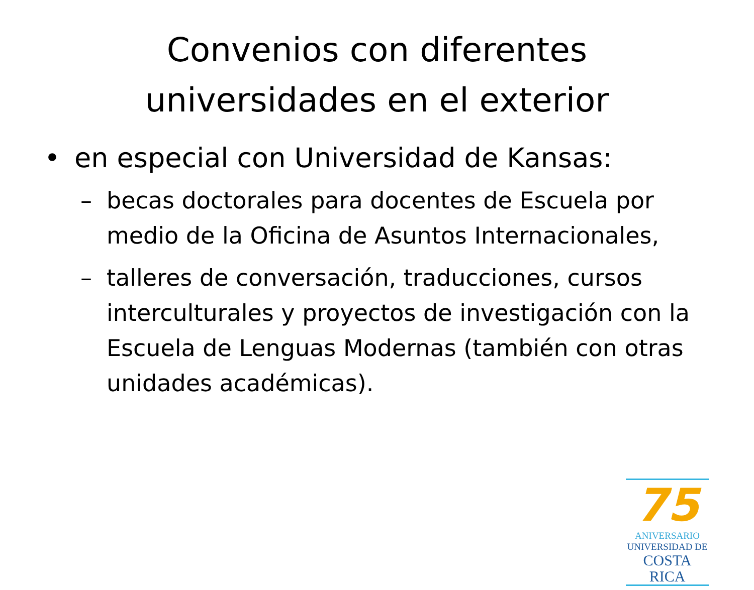Convenios con diferentes
universidades en el exterior
• en especial con Universidad de Kansas:
– becas doctorales para docentes de Escuela por medio de la Oficina de Asuntos Internacionales,
– talleres de conversación, traducciones, cursos interculturales y proyectos de investigación con la Escuela de Lenguas Modernas (también con otras unidades académicas).
75
ANIVERSARIO
UNIVERSIDAD DE
COSTA RICA